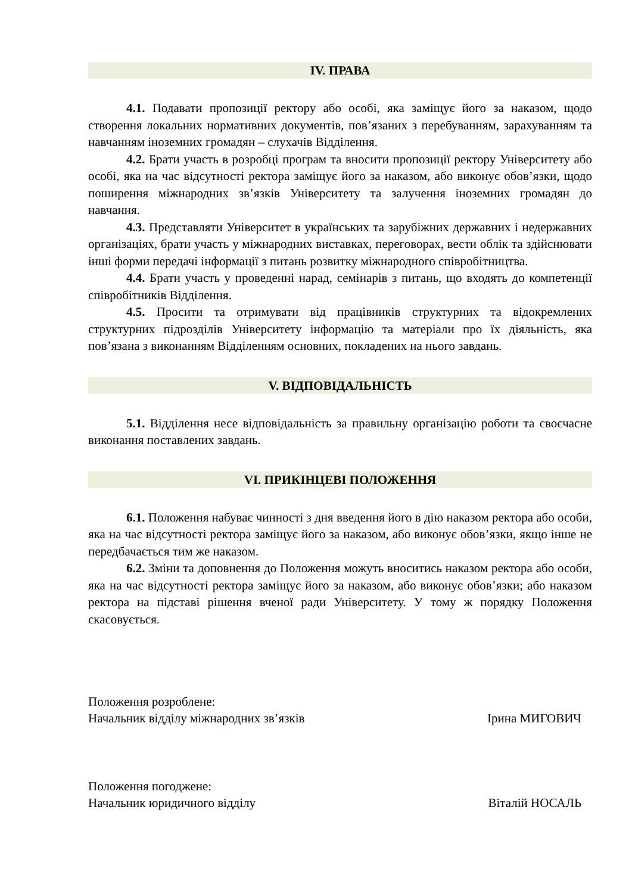IV. ПРАВА
4.1. Подавати пропозиції ректору або особі, яка заміщує його за наказом, щодо створення локальних нормативних документів, пов’язаних з перебуванням, зарахуванням та навчанням іноземних громадян – слухачів Відділення.
4.2. Брати участь в розробці програм та вносити пропозиції ректору Університету або особі, яка на час відсутності ректора заміщує його за наказом, або виконує обов’язки, щодо поширення міжнародних зв’язків Університету та залучення іноземних громадян до навчання.
4.3. Представляти Університет в українських та зарубіжних державних і недержавних організаціях, брати участь у міжнародних виставках, переговорах, вести облік та здійснювати інші форми передачі інформації з питань розвитку міжнародного співробітництва.
4.4. Брати участь у проведенні нарад, семінарів з питань, що входять до компетенції співробітників Відділення.
4.5. Просити та отримувати від працівників структурних та відокремлених структурних підрозділів Університету інформацію та матеріали про їх діяльність, яка пов’язана з виконанням Відділенням основних, покладених на нього завдань.
V. ВІДПОВІДАЛЬНІСТЬ
5.1. Відділення несе відповідальність за правильну організацію роботи та своєчасне виконання поставлених завдань.
VI. ПРИКІНЦЕВІ ПОЛОЖЕННЯ
6.1. Положення набуває чинності з дня введення його в дію наказом ректора або особи, яка на час відсутності ректора заміщує його за наказом, або виконує обов’язки, якщо інше не передбачається тим же наказом.
6.2. Зміни та доповнення до Положення можуть вноситись наказом ректора або особи, яка на час відсутності ректора заміщує його за наказом, або виконує обов’язки; або наказом ректора на підставі рішення вченої ради Університету. У тому ж порядку Положення скасовується.
Положення розроблене:
Начальник відділу міжнародних зв’язків Ірина МИГОВИЧ
Положення погоджене:
Начальник юридичного відділу Віталій НОСАЛЬ